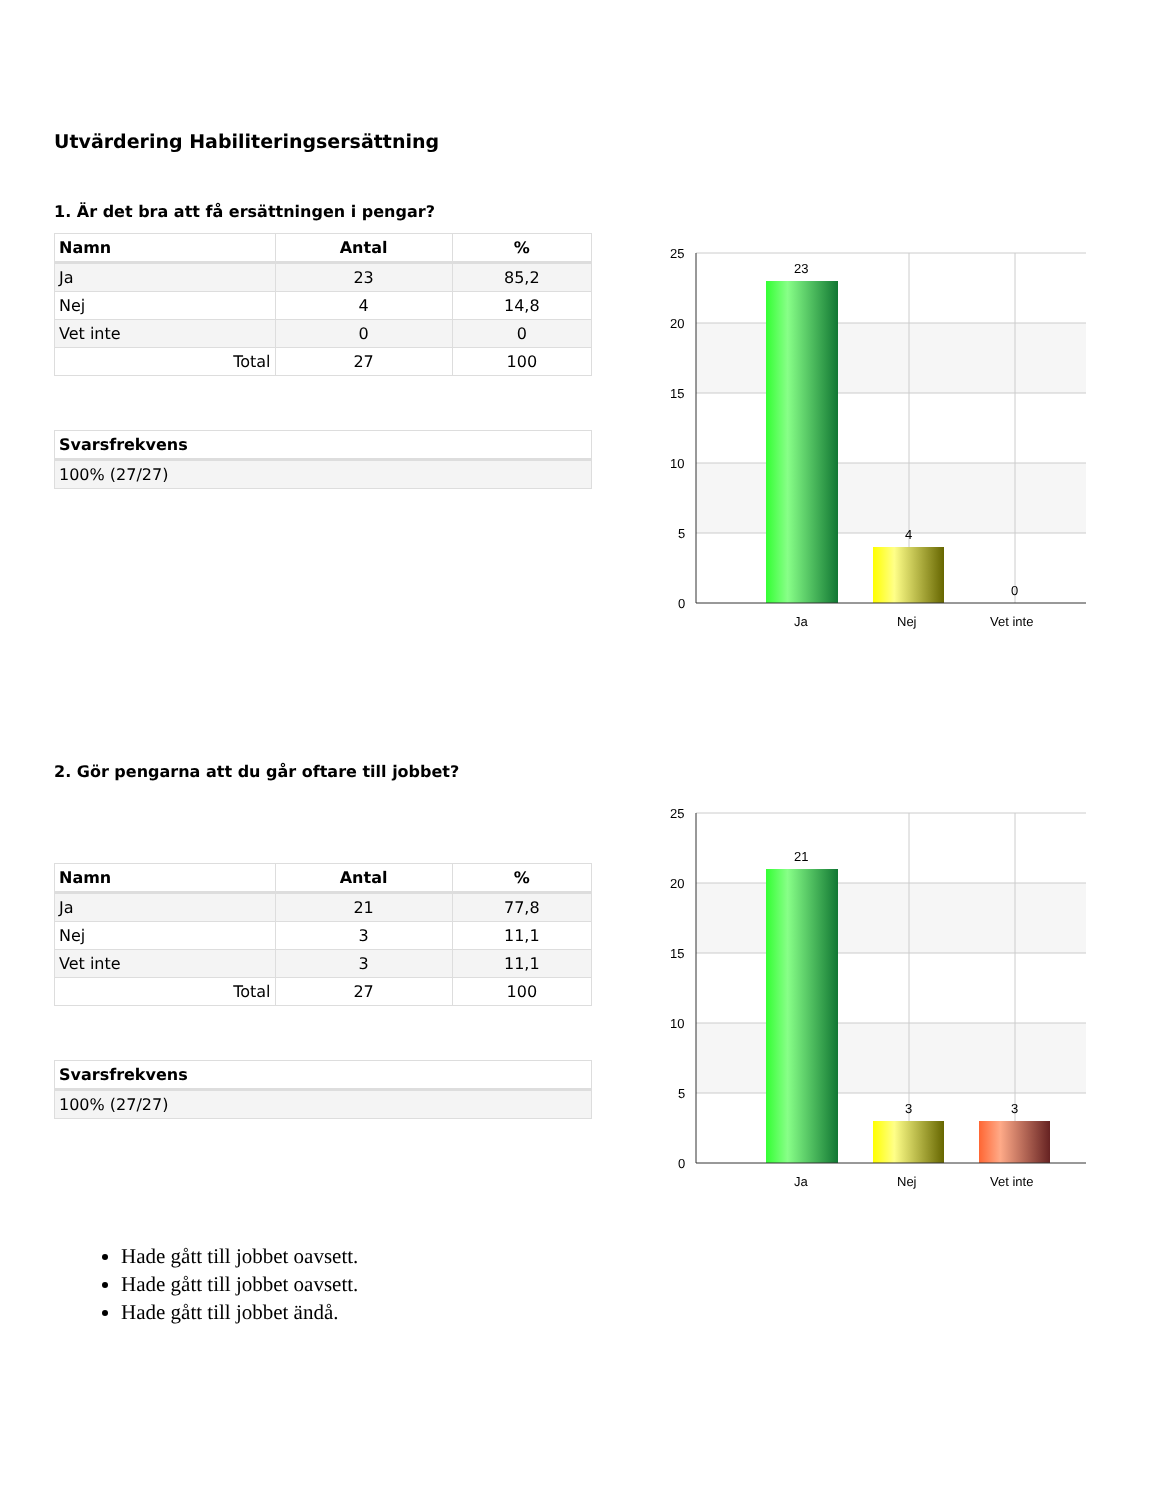Utvärdering Habiliteringsersättning
1. Är det bra att få ersättningen i pengar?
| Namn | Antal | % |
| --- | --- | --- |
| Ja | 23 | 85,2 |
| Nej | 4 | 14,8 |
| Vet inte | 0 | 0 |
| Total | 27 | 100 |
| Svarsfrekvens |
| --- |
| 100% (27/27) |
25
20
15
10
5
0
23
4
0
Ja
Nej
Vet inte
2. Gör pengarna att du går oftare till jobbet?
| Namn | Antal | % |
| --- | --- | --- |
| Ja | 21 | 77,8 |
| Nej | 3 | 11,1 |
| Vet inte | 3 | 11,1 |
| Total | 27 | 100 |
| Svarsfrekvens |
| --- |
| 100% (27/27) |
25
20
15
10
5
0
21
3
3
Ja
Nej
Vet inte
Hade gått till jobbet oavsett.
Hade gått till jobbet oavsett.
Hade gått till jobbet ändå.